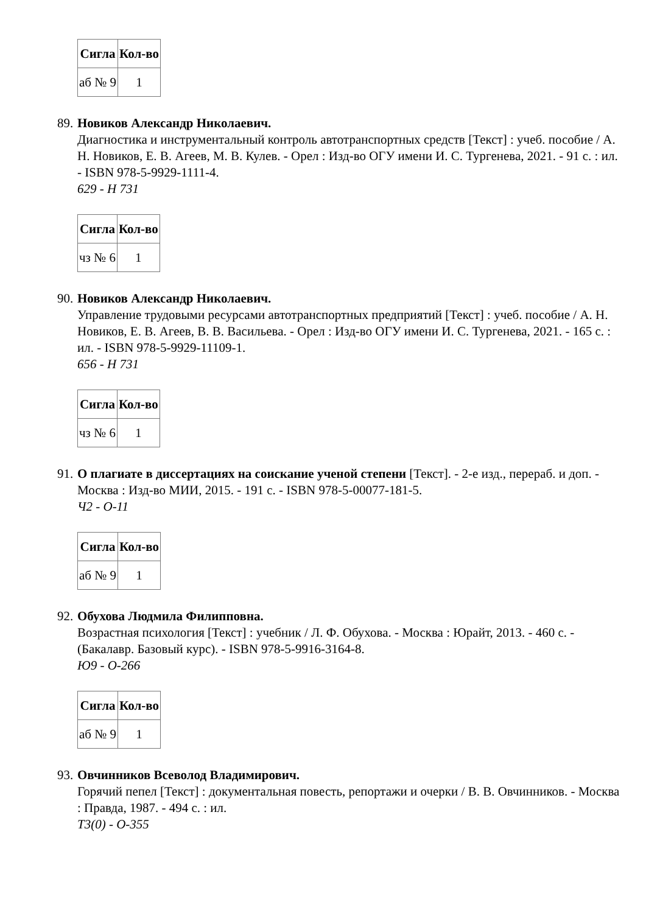| Сигла | Кол-во |
| --- | --- |
| аб № 9 | 1 |
89.
Новиков Александр Николаевич.
Диагностика и инструментальный контроль автотранспортных средств [Текст] : учеб. пособие / А. Н. Новиков, Е. В. Агеев, М. В. Кулев. - Орел : Изд-во ОГУ имени И. С. Тургенева, 2021. - 91 с. : ил. - ISBN 978-5-9929-1111-4.
629 - Н 731
| Сигла | Кол-во |
| --- | --- |
| чз № 6 | 1 |
90.
Новиков Александр Николаевич.
Управление трудовыми ресурсами автотранспортных предприятий [Текст] : учеб. пособие / А. Н. Новиков, Е. В. Агеев, В. В. Васильева. - Орел : Изд-во ОГУ имени И. С. Тургенева, 2021. - 165 с. : ил. - ISBN 978-5-9929-11109-1.
656 - Н 731
| Сигла | Кол-во |
| --- | --- |
| чз № 6 | 1 |
91.
О плагиате в диссертациях на соискание ученой степени [Текст]. - 2-е изд., перераб. и доп. - Москва : Изд-во МИИ, 2015. - 191 с. - ISBN 978-5-00077-181-5.
Ч2 - О-11
| Сигла | Кол-во |
| --- | --- |
| аб № 9 | 1 |
92.
Обухова Людмила Филипповна.
Возрастная психология [Текст] : учебник / Л. Ф. Обухова. - Москва : Юрайт, 2013. - 460 с. - (Бакалавр. Базовый курс). - ISBN 978-5-9916-3164-8.
Ю9 - О-266
| Сигла | Кол-во |
| --- | --- |
| аб № 9 | 1 |
93.
Овчинников Всеволод Владимирович.
Горячий пепел [Текст] : документальная повесть, репортажи и очерки / В. В. Овчинников. - Москва : Правда, 1987. - 494 с. : ил.
Т3(0) - О-355